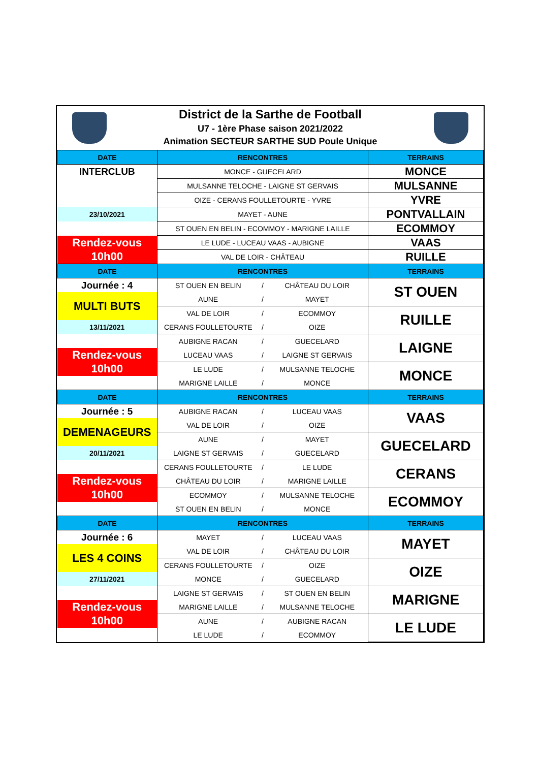District de la Sarthe de Football
U7 - 1ère Phase saison 2021/2022
Animation SECTEUR SARTHE SUD Poule Unique
| DATE | RENCONTRES | | | TERRAINS |
| --- | --- | --- | --- | --- |
| INTERCLUB | MONCE - GUECELARD | | | MONCE |
| | MULSANNE TELOCHE - LAIGNE ST GERVAIS | | | MULSANNE |
| | OIZE - CERANS FOULLETOURTE - YVRE | | | YVRE |
| 23/10/2021 | MAYET - AUNE | | | PONTVALLAIN |
| | ST OUEN EN BELIN - ECOMMOY - MARIGNE LAILLE | | | ECOMMOY |
| Rendez-vous | LE LUDE - LUCEAU VAAS - AUBIGNE | | | VAAS |
| 10h00 | VAL DE LOIR - CHÂTEAU | | | RUILLE |
| DATE | RENCONTRES | | | TERRAINS |
| Journée : 4 | ST OUEN EN BELIN | / | CHÂTEAU DU LOIR | ST OUEN |
| MULTI BUTS | AUNE | / | MAYET | |
| | VAL DE LOIR | / | ECOMMOY | RUILLE |
| 13/11/2021 | CERANS FOULLETOURTE | / | OIZE | |
| | AUBIGNE RACAN | / | GUECELARD | LAIGNE |
| Rendez-vous | LUCEAU VAAS | / | LAIGNE ST GERVAIS | |
| 10h00 | LE LUDE | / | MULSANNE TELOCHE | MONCE |
| | MARIGNE LAILLE | / | MONCE | |
| DATE | RENCONTRES | | | TERRAINS |
| Journée : 5 | AUBIGNE RACAN | / | LUCEAU VAAS | VAAS |
| DEMENAGEURS | VAL DE LOIR | / | OIZE | |
| | AUNE | / | MAYET | GUECELARD |
| 20/11/2021 | LAIGNE ST GERVAIS | / | GUECELARD | |
| | CERANS FOULLETOURTE | / | LE LUDE | CERANS |
| Rendez-vous | CHÂTEAU DU LOIR | / | MARIGNE LAILLE | |
| 10h00 | ECOMMOY | / | MULSANNE TELOCHE | ECOMMOY |
| | ST OUEN EN BELIN | / | MONCE | |
| DATE | RENCONTRES | | | TERRAINS |
| Journée : 6 | MAYET | / | LUCEAU VAAS | MAYET |
| LES 4 COINS | VAL DE LOIR | / | CHÂTEAU DU LOIR | |
| | CERANS FOULLETOURTE | / | OIZE | OIZE |
| 27/11/2021 | MONCE | / | GUECELARD | |
| | LAIGNE ST GERVAIS | / | ST OUEN EN BELIN | MARIGNE |
| Rendez-vous | MARIGNE LAILLE | / | MULSANNE TELOCHE | |
| 10h00 | AUNE | / | AUBIGNE RACAN | LE LUDE |
| | LE LUDE | / | ECOMMOY | |